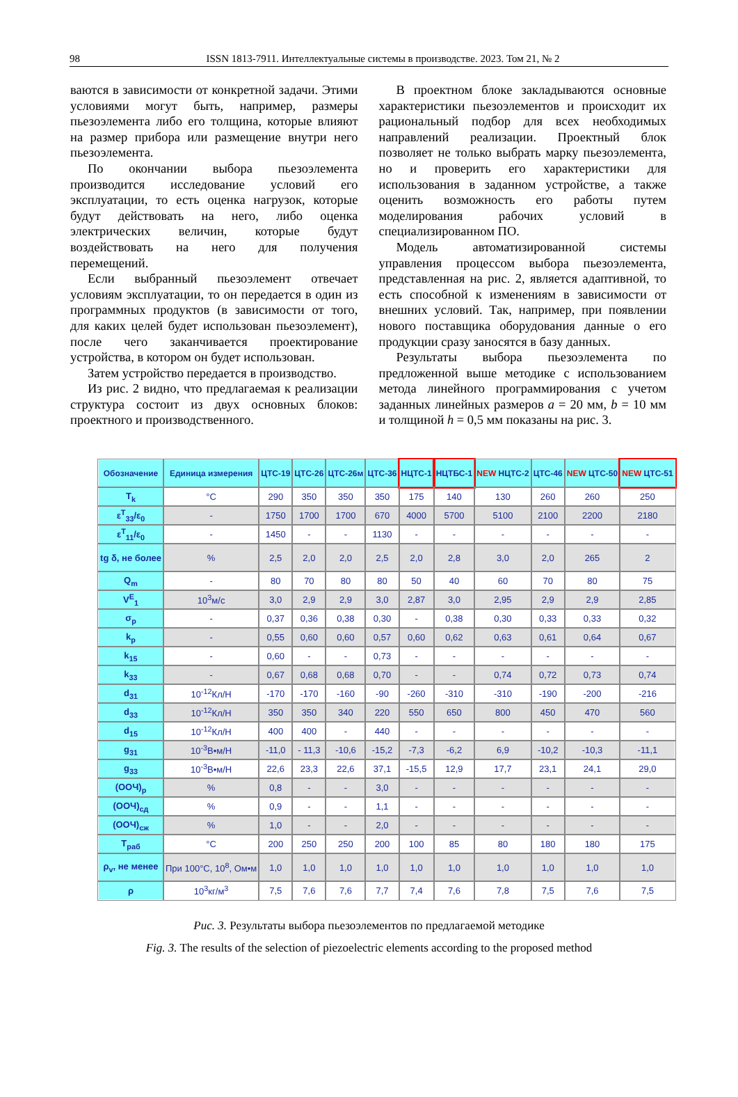98 ISSN 1813-7911. Интеллектуальные системы в производстве. 2023. Том 21, № 2
ваются в зависимости от конкретной задачи. Этими условиями могут быть, например, размеры пьезоэлемента либо его толщина, которые влияют на размер прибора или размещение внутри него пьезоэлемента.
По окончании выбора пьезоэлемента производится исследование условий его эксплуатации, то есть оценка нагрузок, которые будут действовать на него, либо оценка электрических величин, которые будут воздействовать на него для получения перемещений.
Если выбранный пьезоэлемент отвечает условиям эксплуатации, то он передается в один из программных продуктов (в зависимости от того, для каких целей будет использован пьезоэлемент), после чего заканчивается проектирование устройства, в котором он будет использован.
Затем устройство передается в производство.
Из рис. 2 видно, что предлагаемая к реализации структура состоит из двух основных блоков: проектного и производственного.
В проектном блоке закладываются основные характеристики пьезоэлементов и происходит их рациональный подбор для всех необходимых направлений реализации. Проектный блок позволяет не только выбрать марку пьезоэлемента, но и проверить его характеристики для использования в заданном устройстве, а также оценить возможность его работы путем моделирования рабочих условий в специализированном ПО.
Модель автоматизированной системы управления процессом выбора пьезоэлемента, представленная на рис. 2, является адаптивной, то есть способной к изменениям в зависимости от внешних условий. Так, например, при появлении нового поставщика оборудования данные о его продукции сразу заносятся в базу данных.
Результаты выбора пьезоэлемента по предложенной выше методике с использованием метода линейного программирования с учетом заданных линейных размеров a = 20 мм, b = 10 мм и толщиной h = 0,5 мм показаны на рис. 3.
| Обозначение | Единица измерения | ЦТС-19 | ЦТС-26 | ЦТС-26м | ЦТС-36 | НЦТС-1 | НЦТБС-1 | NEW НЦТС-2 | ЦТС-46 | NEW ЦТС-50 | NEW ЦТС-51 |
| --- | --- | --- | --- | --- | --- | --- | --- | --- | --- | --- | --- |
| T<sub>k</sub> | °C | 290 | 350 | 350 | 350 | 175 | 140 | 130 | 260 | 260 | 250 |
| ε<sup>T</sup><sub>33</sub>/ε<sub>0</sub> | - | 1750 | 1700 | 1700 | 670 | 4000 | 5700 | 5100 | 2100 | 2200 | 2180 |
| ε<sup>T</sup><sub>11</sub>/ε<sub>0</sub> | - | 1450 | - | - | 1130 | - | - | - | - | - | - |
| tg δ, не более | % | 2,5 | 2,0 | 2,0 | 2,5 | 2,0 | 2,8 | 3,0 | 2,0 | 265 | 2 |
| Q<sub>m</sub> | - | 80 | 70 | 80 | 80 | 50 | 40 | 60 | 70 | 80 | 75 |
| V<sup>E</sup><sub>1</sub> | 10<sup>3</sup>м/с | 3,0 | 2,9 | 2,9 | 3,0 | 2,87 | 3,0 | 2,95 | 2,9 | 2,9 | 2,85 |
| σ<sub>p</sub> | - | 0,37 | 0,36 | 0,38 | 0,30 | - | 0,38 | 0,30 | 0,33 | 0,33 | 0,32 |
| k<sub>p</sub> | - | 0,55 | 0,60 | 0,60 | 0,57 | 0,60 | 0,62 | 0,63 | 0,61 | 0,64 | 0,67 |
| k<sub>15</sub> | - | 0,60 | - | - | 0,73 | - | - | - | - | - | - |
| k<sub>33</sub> | - | 0,67 | 0,68 | 0,68 | 0,70 | - | - | 0,74 | 0,72 | 0,73 | 0,74 |
| d<sub>31</sub> | 10<sup>-12</sup>Кл/Н | -170 | -170 | -160 | -90 | -260 | -310 | -310 | -190 | -200 | -216 |
| d<sub>33</sub> | 10<sup>-12</sup>Кл/Н | 350 | 350 | 340 | 220 | 550 | 650 | 800 | 450 | 470 | 560 |
| d<sub>15</sub> | 10<sup>-12</sup>Кл/Н | 400 | 400 | - | 440 | - | - | - | - | - | - |
| g<sub>31</sub> | 10<sup>-3</sup>В•м/Н | -11,0 | - 11,3 | -10,6 | -15,2 | -7,3 | -6,2 | 6,9 | -10,2 | -10,3 | -11,1 |
| g<sub>33</sub> | 10<sup>-3</sup>В•м/Н | 22,6 | 23,3 | 22,6 | 37,1 | -15,5 | 12,9 | 17,7 | 23,1 | 24,1 | 29,0 |
| (ООЧ)<sub>р</sub> | % | 0,8 | - | - | 3,0 | - | - | - | - | - | - |
| (ООЧ)<sub>сд</sub> | % | 0,9 | - | - | 1,1 | - | - | - | - | - | - |
| (ООЧ)<sub>сж</sub> | % | 1,0 | - | - | 2,0 | - | - | - | - | - | - |
| T<sub>раб</sub> | °C | 200 | 250 | 250 | 200 | 100 | 85 | 80 | 180 | 180 | 175 |
| ρ<sub>v</sub>, не менее | При 100°C, 10<sup>8</sup>, Ом•м | 1,0 | 1,0 | 1,0 | 1,0 | 1,0 | 1,0 | 1,0 | 1,0 | 1,0 | 1,0 |
| ρ | 10<sup>3</sup>кг/м<sup>3</sup> | 7,5 | 7,6 | 7,6 | 7,7 | 7,4 | 7,6 | 7,8 | 7,5 | 7,6 | 7,5 |
Рис. 3. Результаты выбора пьезоэлементов по предлагаемой методике
Fig. 3. The results of the selection of piezoelectric elements according to the proposed method